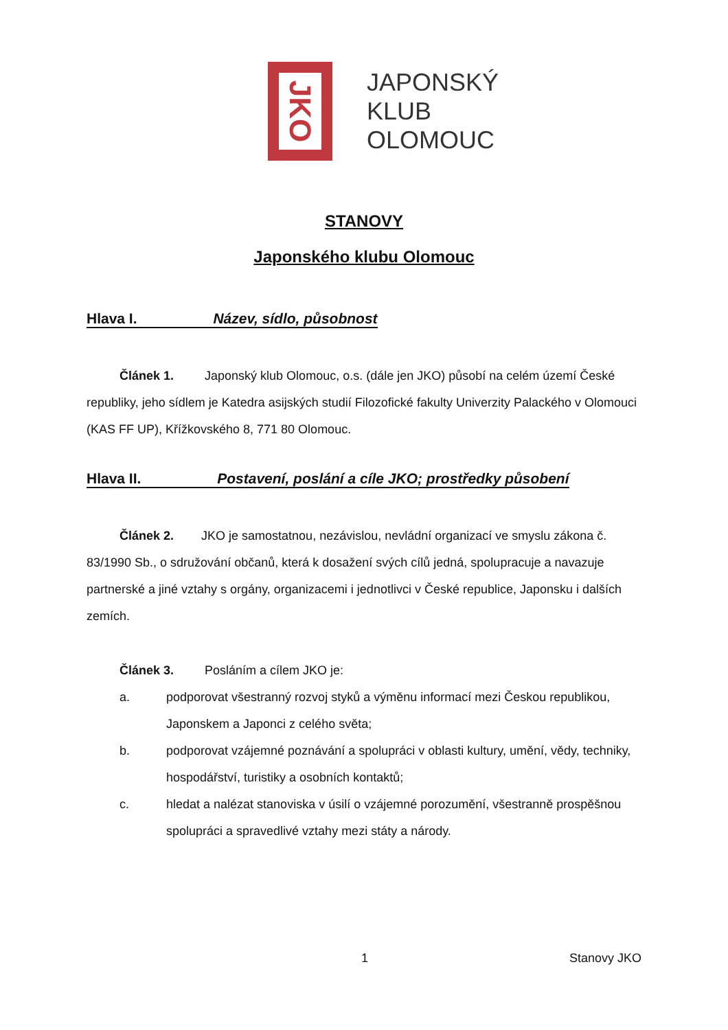JKO
JAPONSKÝ
KLUB
OLOMOUC
STANOVY
Japonského klubu Olomouc
Hlava I. Název, sídlo, působnost
Článek 1. Japonský klub Olomouc, o.s. (dále jen JKO) působí na celém území České republiky, jeho sídlem je Katedra asijských studií Filozofické fakulty Univerzity Palackého v Olomouci (KAS FF UP), Křížkovského 8, 771 80 Olomouc.
Hlava II. Postavení, poslání a cíle JKO; prostředky působení
Článek 2. JKO je samostatnou, nezávislou, nevládní organizací ve smyslu zákona č. 83/1990 Sb., o sdružování občanů, která k dosažení svých cílů jedná, spolupracuje a navazuje partnerské a jiné vztahy s orgány, organizacemi i jednotlivci v České republice, Japonsku i dalších zemích.
Článek 3. Posláním a cílem JKO je:
a. podporovat všestranný rozvoj styků a výměnu informací mezi Českou republikou, Japonskem a Japonci z celého světa;
b. podporovat vzájemné poznávání a spolupráci v oblasti kultury, umění, vědy, techniky, hospodářství, turistiky a osobních kontaktů;
c. hledat a nalézat stanoviska v úsilí o vzájemné porozumění, všestranně prospěšnou spolupráci a spravedlivé vztahy mezi státy a národy.
1 Stanovy JKO